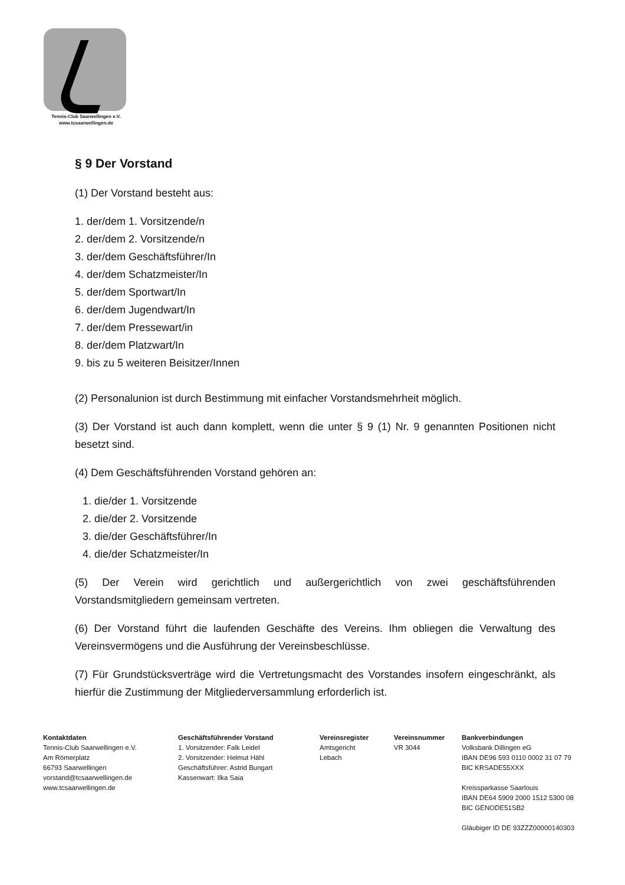Tennis-Club Saarwellingen e.V.
www.tcsaarwellingen.de
§ 9 Der Vorstand
(1) Der Vorstand besteht aus:
1. der/dem 1. Vorsitzende/n
2. der/dem 2. Vorsitzende/n
3. der/dem Geschäftsführer/In
4. der/dem Schatzmeister/In
5. der/dem Sportwart/In
6. der/dem Jugendwart/In
7. der/dem Pressewart/in
8. der/dem Platzwart/In
9. bis zu 5 weiteren Beisitzer/Innen
(2) Personalunion ist durch Bestimmung mit einfacher Vorstandsmehrheit möglich.
(3) Der Vorstand ist auch dann komplett, wenn die unter § 9 (1) Nr. 9 genannten Positionen nicht besetzt sind.
(4) Dem Geschäftsführenden Vorstand gehören an:
1. die/der 1. Vorsitzende
2. die/der 2. Vorsitzende
3. die/der Geschäftsführer/In
4. die/der Schatzmeister/In
(5) Der Verein wird gerichtlich und außergerichtlich von zwei geschäftsführenden Vorstandsmitgliedern gemeinsam vertreten.
(6) Der Vorstand führt die laufenden Geschäfte des Vereins. Ihm obliegen die Verwaltung des Vereinsvermögens und die Ausführung der Vereinsbeschlüsse.
(7) Für Grundstücksverträge wird die Vertretungsmacht des Vorstandes insofern eingeschränkt, als hierfür die Zustimmung der Mitgliederversammlung erforderlich ist.
Kontaktdaten
Tennis-Club Saarwellingen e.V.
Am Römerplatz
66793 Saarwellingen
vorstand@tcsaarwellingen.de
www.tcsaarwellingen.de
Geschäftsführender Vorstand
1. Vorsitzender: Falk Leidel
2. Vorsitzender: Helmut Hähl
Geschäftsführer: Astrid Bungart
Kassenwart: Ilka Saia
Vereinsregister
Amtsgericht
Lebach
Vereinsnummer
VR 3044
Bankverbindungen
Volksbank Dillingen eG
IBAN DE96 593 0110 0002 31 07 79
BIC KRSADE55XXX
Kreissparkasse Saarlouis
IBAN DE64 5909 2000 1512 5300 08
BIC GENODE51SB2
Gläubiger ID DE 93ZZZ00000140303